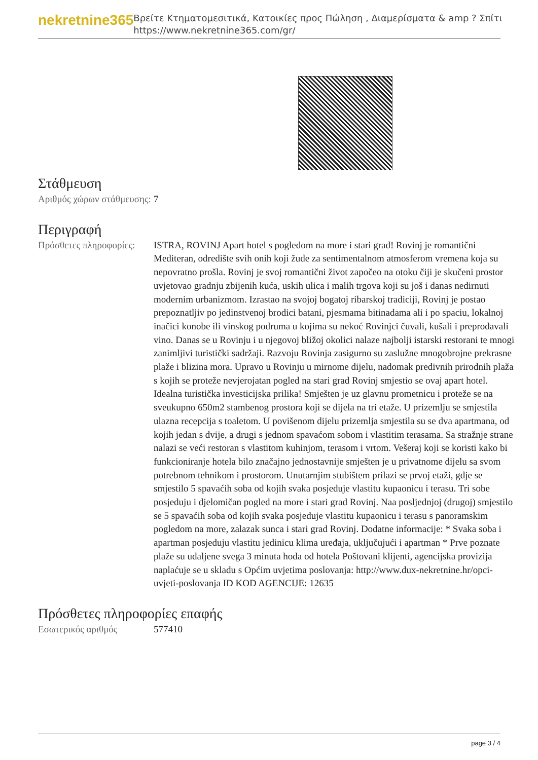nekretnine365
Βρείτε Κτηματομεσιτικά, Κατοικίες προς Πώληση , Διαμερίσματα & amp ? Σπίτι
https://www.nekretnine365.com/gr/
Στάθμευση
| Αριθμός χώρων στάθμευσης: | 7 |
Περιγραφή
| Πρόσθετες πληροφορίες: | ISTRA, ROVINJ Apart hotel s pogledom na more i stari grad! Rovinj je romantični Mediteran, odredište svih onih koji žude za sentimentalnom atmosferom vremena koja su nepovratno prošla. Rovinj je svoj romantični život započeo na otoku čiji je skučeni prostor uvjetovao gradnju zbijenih kuća, uskih ulica i malih trgova koji su još i danas nedirnuti modernim urbanizmom. Izrastao na svojoj bogatoj ribarskoj tradiciji, Rovinj je postao prepoznatljiv po jedinstvenoj brodici batani, pjesmama bitinadama ali i po spaciu, lokalnoj inačici konobe ili vinskog podruma u kojima su nekoć Rovinjci čuvali, kušali i preprodavali vino. Danas se u Rovinju i u njegovoj bližoj okolici nalaze najbolji istarski restorani te mnogi zanimljivi turistički sadržaji. Razvoju Rovinja zasigurno su zaslužne mnogobrojne prekrasne plaže i blizina mora. Upravo u Rovinju u mirnome dijelu, nadomak predivnih prirodnih plaža s kojih se proteže nevjerojatan pogled na stari grad Rovinj smjestio se ovaj apart hotel. Idealna turistička investicijska prilika! Smješten je uz glavnu prometnicu i proteže se na sveukupno 650m2 stambenog prostora koji se dijela na tri etaže. U prizemlju se smjestila ulazna recepcija s toaletom. U povišenom dijelu prizemlja smjestila su se dva apartmana, od kojih jedan s dvije, a drugi s jednom spavaćom sobom i vlastitim terasama. Sa stražnje strane nalazi se veći restoran s vlastitom kuhinjom, terasom i vrtom. Vešeraj koji se koristi kako bi funkcioniranje hotela bilo značajno jednostavnije smješten je u privatnome dijelu sa svom potrebnom tehnikom i prostorom. Unutarnjim stubištem prilazi se prvoj etaži, gdje se smjestilo 5 spavaćih soba od kojih svaka posjeduje vlastitu kupaonicu i terasu. Tri sobe posjeduju i djelomičan pogled na more i stari grad Rovinj. Naa posljednjoj (drugoj) smjestilo se 5 spavaćih soba od kojih svaka posjeduje vlastitu kupaonicu i terasu s panoramskim pogledom na more, zalazak sunca i stari grad Rovinj. Dodatne informacije: * Svaka soba i apartman posjeduju vlastitu jedinicu klima uređaja, uključujući i apartman * Prve poznate plaže su udaljene svega 3 minuta hoda od hotela Poštovani klijenti, agencijska provizija naplaćuje se u skladu s Općim uvjetima poslovanja: http://www.dux-nekretnine.hr/opci-uvjeti-poslovanja ID KOD AGENCIJE: 12635 |
Πρόσθετες πληροφορίες επαφής
| Εσωτερικός αριθμός | 577410 |
page 3 / 4